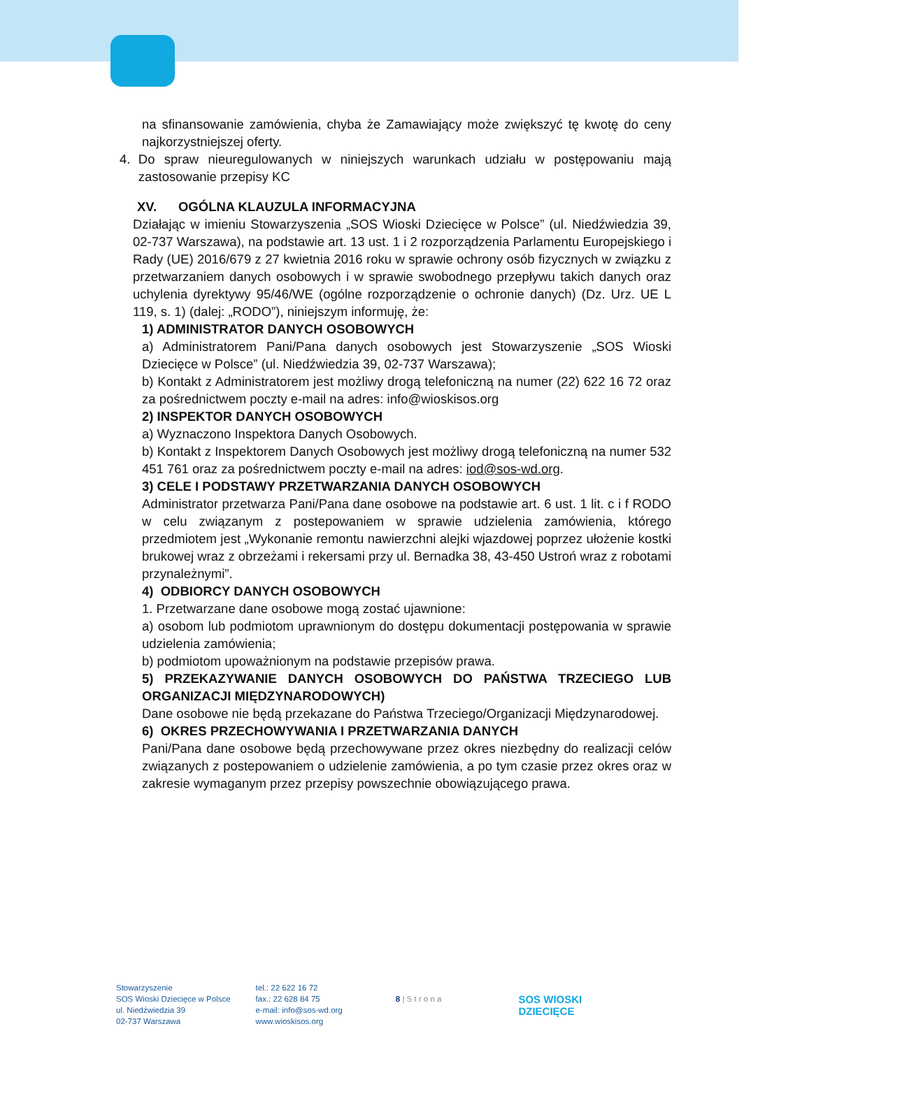na sfinansowanie zamówienia, chyba że Zamawiający może zwiększyć tę kwotę do ceny najkorzystniejszej oferty.
4. Do spraw nieuregulowanych w niniejszych warunkach udziału w postępowaniu mają zastosowanie przepisy KC
XV. OGÓLNA KLAUZULA INFORMACYJNA
Działając w imieniu Stowarzyszenia „SOS Wioski Dziecięce w Polsce” (ul. Niedźwiedzia 39, 02-737 Warszawa), na podstawie art. 13 ust. 1 i 2 rozporządzenia Parlamentu Europejskiego i Rady (UE) 2016/679 z 27 kwietnia 2016 roku w sprawie ochrony osób fizycznych w związku z przetwarzaniem danych osobowych i w sprawie swobodnego przepływu takich danych oraz uchylenia dyrektywy 95/46/WE (ogólne rozporządzenie o ochronie danych) (Dz. Urz. UE L 119, s. 1) (dalej: „RODO”), niniejszym informuję, że:
1) ADMINISTRATOR DANYCH OSOBOWYCH
a) Administratorem Pani/Pana danych osobowych jest Stowarzyszenie „SOS Wioski Dziecięce w Polsce” (ul. Niedźwiedzia 39, 02-737 Warszawa);
b) Kontakt z Administratorem jest możliwy drogą telefoniczną na numer (22) 622 16 72 oraz za pośrednictwem poczty e-mail na adres: info@wioskisos.org
2) INSPEKTOR DANYCH OSOBOWYCH
a) Wyznaczono Inspektora Danych Osobowych.
b) Kontakt z Inspektorem Danych Osobowych jest możliwy drogą telefoniczną na numer 532 451 761 oraz za pośrednictwem poczty e-mail na adres: iod@sos-wd.org.
3) CELE I PODSTAWY PRZETWARZANIA DANYCH OSOBOWYCH
Administrator przetwarza Pani/Pana dane osobowe na podstawie art. 6 ust. 1 lit. c i f RODO w celu związanym z postepowaniem w sprawie udzielenia zamówienia, którego przedmiotem jest „Wykonanie remontu nawierzchni alejki wjazdowej poprzez ułożenie kostki brukowej wraz z obrzeżami i rekersami przy ul. Bernadka 38, 43-450 Ustroń wraz z robotami przynależnymi”.
4) ODBIORCY DANYCH OSOBOWYCH
1. Przetwarzane dane osobowe mogą zostać ujawnione:
a) osobom lub podmiotom uprawnionym do dostępu dokumentacji postępowania w sprawie udzielenia zamówienia;
b) podmiotom upoważnionym na podstawie przepisów prawa.
5) PRZEKAZYWANIE DANYCH OSOBOWYCH DO PAŃSTWA TRZECIEGO LUB ORGANIZACJI MIĘDZYNARODOWYCH)
Dane osobowe nie będą przekazane do Państwa Trzeciego/Organizacji Międzynarodowej.
6) OKRES PRZECHOWYWANIA I PRZETWARZANIA DANYCH
Pani/Pana dane osobowe będą przechowywane przez okres niezbędny do realizacji celów związanych z postepowaniem o udzielenie zamówienia, a po tym czasie przez okres oraz w zakresie wymaganym przez przepisy powszechnie obowiązującego prawa.
Stowarzyszenie
SOS Wioski Dziecięce w Polsce
ul. Niedźwiedzia 39
02-737 Warszawa
tel.: 22 622 16 72
fax.: 22 628 84 75
e-mail: info@sos-wd.org
www.wioskisos.org
8 | S t r o n a
SOS WIOSKI
DZIECIĘCE